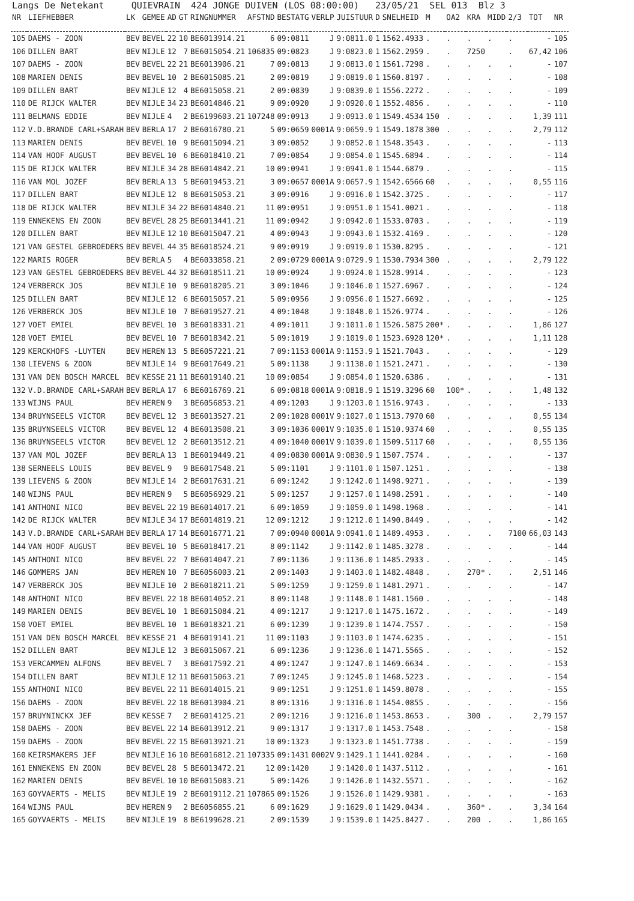Langs De Netekant QUIEVRAIN 424 JONGE DUIVEN (LOS 08:00:00) 23/05/21 SEL 013 Blz 3
| NR | LIEFHEBBER | LK | GEMEE | AD | GT | RINGNUMMER | AFSTND | BESTATG | VERLP | JUISTUUR | D | SNELHEID | M | OA2 | KRA | MIDD | 2/3 | TOT | NR |
| --- | --- | --- | --- | --- | --- | --- | --- | --- | --- | --- | --- | --- | --- | --- | --- | --- | --- | --- | --- |
| 105 | DAEMS - ZOON | BEV | BEVEL | 22 | 10 | BE6013914.21 | 6 | 09:0811 | J | 9:0811.0 | 1 | 1562.4933 | . | . | . | . | . | - | 105 |
| 106 | DILLEN BART | BEV | NIJLE | 12 | 7 | BE6015054.21 | 106835 | 09:0823 | J | 9:0823.0 | 1 | 1562.2959 | . | . | 7250 | | . | 67,42 | 106 |
| 107 | DAEMS - ZOON | BEV | BEVEL | 22 | 21 | BE6013906.21 | 7 | 09:0813 | J | 9:0813.0 | 1 | 1561.7298 | . | . | . | . | . | - | 107 |
| 108 | MARIEN DENIS | BEV | BEVEL | 10 | 2 | BE6015085.21 | 2 | 09:0819 | J | 9:0819.0 | 1 | 1560.8197 | . | . | . | . | . | - | 108 |
| 109 | DILLEN BART | BEV | NIJLE | 12 | 4 | BE6015058.21 | 2 | 09:0839 | J | 9:0839.0 | 1 | 1556.2272 | . | . | . | . | . | - | 109 |
| 110 | DE RIJCK WALTER | BEV | NIJLE | 34 | 23 | BE6014846.21 | 9 | 09:0920 | J | 9:0920.0 | 1 | 1552.4856 | . | . | . | . | . | - | 110 |
| 111 | BELMANS EDDIE | BEV | NIJLE | 4 | 2 | BE6199603.21 | 107248 | 09:0913 | J | 9:0913.0 | 1 | 1549.4534 | 150 | . | . | . | . | 1,39 | 111 |
| 112 | V.D.BRANDE CARL+SARAH | BEV | BERLA | 17 | 2 | BE6016780.21 | 5 | 09:0659 | 0001A | 9:0659.9 | 1 | 1549.1878 | 300 | . | . | . | . | 2,79 | 112 |
| 113 | MARIEN DENIS | BEV | BEVEL | 10 | 9 | BE6015094.21 | 3 | 09:0852 | J | 9:0852.0 | 1 | 1548.3543 | . | . | . | . | . | - | 113 |
| 114 | VAN HOOF AUGUST | BEV | BEVEL | 10 | 6 | BE6018410.21 | 7 | 09:0854 | J | 9:0854.0 | 1 | 1545.6894 | . | . | . | . | . | - | 114 |
| 115 | DE RIJCK WALTER | BEV | NIJLE | 34 | 28 | BE6014842.21 | 10 | 09:0941 | J | 9:0941.0 | 1 | 1544.6879 | . | . | . | . | . | - | 115 |
| 116 | VAN MOL JOZEF | BEV | BERLA | 13 | 5 | BE6019453.21 | 3 | 09:0657 | 0001A | 9:0657.9 | 1 | 1542.6566 | 60 | . | . | . | . | 0,55 | 116 |
| 117 | DILLEN BART | BEV | NIJLE | 12 | 8 | BE6015053.21 | 3 | 09:0916 | J | 9:0916.0 | 1 | 1542.3725 | . | . | . | . | . | - | 117 |
| 118 | DE RIJCK WALTER | BEV | NIJLE | 34 | 22 | BE6014840.21 | 11 | 09:0951 | J | 9:0951.0 | 1 | 1541.0021 | . | . | . | . | . | - | 118 |
| 119 | ENNEKENS EN ZOON | BEV | BEVEL | 28 | 25 | BE6013441.21 | 11 | 09:0942 | J | 9:0942.0 | 1 | 1533.0703 | . | . | . | . | . | - | 119 |
| 120 | DILLEN BART | BEV | NIJLE | 12 | 10 | BE6015047.21 | 4 | 09:0943 | J | 9:0943.0 | 1 | 1532.4169 | . | . | . | . | . | - | 120 |
| 121 | VAN GESTEL GEBROEDERS | BEV | BEVEL | 44 | 35 | BE6018524.21 | 9 | 09:0919 | J | 9:0919.0 | 1 | 1530.8295 | . | . | . | . | . | - | 121 |
| 122 | MARIS ROGER | BEV | BERLA | 5 | 4 | BE6033858.21 | 2 | 09:0729 | 0001A | 9:0729.9 | 1 | 1530.7934 | 300 | . | . | . | . | 2,79 | 122 |
| 123 | VAN GESTEL GEBROEDERS | BEV | BEVEL | 44 | 32 | BE6018511.21 | 10 | 09:0924 | J | 9:0924.0 | 1 | 1528.9914 | . | . | . | . | . | - | 123 |
| 124 | VERBERCK JOS | BEV | NIJLE | 10 | 9 | BE6018205.21 | 3 | 09:1046 | J | 9:1046.0 | 1 | 1527.6967 | . | . | . | . | . | - | 124 |
| 125 | DILLEN BART | BEV | NIJLE | 12 | 6 | BE6015057.21 | 5 | 09:0956 | J | 9:0956.0 | 1 | 1527.6692 | . | . | . | . | . | - | 125 |
| 126 | VERBERCK JOS | BEV | NIJLE | 10 | 7 | BE6019527.21 | 4 | 09:1048 | J | 9:1048.0 | 1 | 1526.9774 | . | . | . | . | . | - | 126 |
| 127 | VOET EMIEL | BEV | BEVEL | 10 | 3 | BE6018331.21 | 4 | 09:1011 | J | 9:1011.0 | 1 | 1526.5875 | 200* | . | . | . | . | 1,86 | 127 |
| 128 | VOET EMIEL | BEV | BEVEL | 10 | 7 | BE6018342.21 | 5 | 09:1019 | J | 9:1019.0 | 1 | 1523.6928 | 120* | . | . | . | . | 1,11 | 128 |
| 129 | KERCKHOFS -LUYTEN | BEV | HEREN | 13 | 5 | BE6057221.21 | 7 | 09:1153 | 0001A | 9:1153.9 | 1 | 1521.7043 | . | . | . | . | . | - | 129 |
| 130 | LIEVENS & ZOON | BEV | NIJLE | 14 | 9 | BE6017649.21 | 5 | 09:1138 | J | 9:1138.0 | 1 | 1521.2471 | . | . | . | . | . | - | 130 |
| 131 | VAN DEN BOSCH MARCEL | BEV | KESSE | 21 | 11 | BE6019140.21 | 10 | 09:0854 | J | 9:0854.0 | 1 | 1520.6386 | . | . | . | . | . | - | 131 |
| 132 | V.D.BRANDE CARL+SARAH | BEV | BERLA | 17 | 6 | BE6016769.21 | 6 | 09:0818 | 0001A | 9:0818.9 | 1 | 1519.3296 | 60 | 100* | . | . | . | 1,48 | 132 |
| 133 | WIJNS PAUL | BEV | HEREN | 9 | 3 | BE6056853.21 | 4 | 09:1203 | J | 9:1203.0 | 1 | 1516.9743 | . | . | . | . | . | - | 133 |
| 134 | BRUYNSEELS VICTOR | BEV | BEVEL | 12 | 3 | BE6013527.21 | 2 | 09:1028 | 0001V | 9:1027.0 | 1 | 1513.7970 | 60 | . | . | . | . | 0,55 | 134 |
| 135 | BRUYNSEELS VICTOR | BEV | BEVEL | 12 | 4 | BE6013508.21 | 3 | 09:1036 | 0001V | 9:1035.0 | 1 | 1510.9374 | 60 | . | . | . | . | 0,55 | 135 |
| 136 | BRUYNSEELS VICTOR | BEV | BEVEL | 12 | 2 | BE6013512.21 | 4 | 09:1040 | 0001V | 9:1039.0 | 1 | 1509.5117 | 60 | . | . | . | . | 0,55 | 136 |
| 137 | VAN MOL JOZEF | BEV | BERLA | 13 | 1 | BE6019449.21 | 4 | 09:0830 | 0001A | 9:0830.9 | 1 | 1507.7574 | . | . | . | . | . | - | 137 |
| 138 | SERNEELS LOUIS | BEV | BEVEL | 9 | 9 | BE6017548.21 | 5 | 09:1101 | J | 9:1101.0 | 1 | 1507.1251 | . | . | . | . | . | - | 138 |
| 139 | LIEVENS & ZOON | BEV | NIJLE | 14 | 2 | BE6017631.21 | 6 | 09:1242 | J | 9:1242.0 | 1 | 1498.9271 | . | . | . | . | . | - | 139 |
| 140 | WIJNS PAUL | BEV | HEREN | 9 | 5 | BE6056929.21 | 5 | 09:1257 | J | 9:1257.0 | 1 | 1498.2591 | . | . | . | . | . | - | 140 |
| 141 | ANTHONI NICO | BEV | BEVEL | 22 | 19 | BE6014017.21 | 6 | 09:1059 | J | 9:1059.0 | 1 | 1498.1968 | . | . | . | . | . | - | 141 |
| 142 | DE RIJCK WALTER | BEV | NIJLE | 34 | 17 | BE6014819.21 | 12 | 09:1212 | J | 9:1212.0 | 1 | 1490.8449 | . | . | . | . | . | - | 142 |
| 143 | V.D.BRANDE CARL+SARAH | BEV | BERLA | 17 | 14 | BE6016771.21 | 7 | 09:0940 | 0001A | 9:0941.0 | 1 | 1489.4953 | . | . | . | . | 7100 | 66,03 | 143 |
| 144 | VAN HOOF AUGUST | BEV | BEVEL | 10 | 5 | BE6018417.21 | 8 | 09:1142 | J | 9:1142.0 | 1 | 1485.3278 | . | . | . | . | . | - | 144 |
| 145 | ANTHONI NICO | BEV | BEVEL | 22 | 7 | BE6014047.21 | 7 | 09:1136 | J | 9:1136.0 | 1 | 1485.2933 | . | . | . | . | . | - | 145 |
| 146 | GOMMERS JAN | BEV | HEREN | 10 | 7 | BE6056003.21 | 2 | 09:1403 | J | 9:1403.0 | 1 | 1482.4848 | . | . | 270* | . | . | 2,51 | 146 |
| 147 | VERBERCK JOS | BEV | NIJLE | 10 | 2 | BE6018211.21 | 5 | 09:1259 | J | 9:1259.0 | 1 | 1481.2971 | . | . | . | . | . | - | 147 |
| 148 | ANTHONI NICO | BEV | BEVEL | 22 | 18 | BE6014052.21 | 8 | 09:1148 | J | 9:1148.0 | 1 | 1481.1560 | . | . | . | . | . | - | 148 |
| 149 | MARIEN DENIS | BEV | BEVEL | 10 | 1 | BE6015084.21 | 4 | 09:1217 | J | 9:1217.0 | 1 | 1475.1672 | . | . | . | . | . | - | 149 |
| 150 | VOET EMIEL | BEV | BEVEL | 10 | 1 | BE6018321.21 | 6 | 09:1239 | J | 9:1239.0 | 1 | 1474.7557 | . | . | . | . | . | - | 150 |
| 151 | VAN DEN BOSCH MARCEL | BEV | KESSE | 21 | 4 | BE6019141.21 | 11 | 09:1103 | J | 9:1103.0 | 1 | 1474.6235 | . | . | . | . | . | - | 151 |
| 152 | DILLEN BART | BEV | NIJLE | 12 | 3 | BE6015067.21 | 6 | 09:1236 | J | 9:1236.0 | 1 | 1471.5565 | . | . | . | . | . | - | 152 |
| 153 | VERCAMMEN ALFONS | BEV | BEVEL | 7 | 3 | BE6017592.21 | 4 | 09:1247 | J | 9:1247.0 | 1 | 1469.6634 | . | . | . | . | . | - | 153 |
| 154 | DILLEN BART | BEV | NIJLE | 12 | 11 | BE6015063.21 | 7 | 09:1245 | J | 9:1245.0 | 1 | 1468.5223 | . | . | . | . | . | - | 154 |
| 155 | ANTHONI NICO | BEV | BEVEL | 22 | 11 | BE6014015.21 | 9 | 09:1251 | J | 9:1251.0 | 1 | 1459.8078 | . | . | . | . | . | - | 155 |
| 156 | DAEMS - ZOON | BEV | BEVEL | 22 | 18 | BE6013904.21 | 8 | 09:1316 | J | 9:1316.0 | 1 | 1454.0855 | . | . | . | . | . | - | 156 |
| 157 | BRUYNINCKX JEF | BEV | KESSE | 7 | 2 | BE6014125.21 | 2 | 09:1216 | J | 9:1216.0 | 1 | 1453.8653 | . | . | 300 | . | . | 2,79 | 157 |
| 158 | DAEMS - ZOON | BEV | BEVEL | 22 | 14 | BE6013912.21 | 9 | 09:1317 | J | 9:1317.0 | 1 | 1453.7548 | . | . | . | . | . | - | 158 |
| 159 | DAEMS - ZOON | BEV | BEVEL | 22 | 15 | BE6013921.21 | 10 | 09:1323 | J | 9:1323.0 | 1 | 1451.7738 | . | . | . | . | . | - | 159 |
| 160 | KEIRSMAKERS JEF | BEV | NIJLE | 16 | 10 | BE6016812.21 | 107335 | 09:1431 | 0002V | 9:1429.1 | 1 | 1441.0284 | . | . | . | . | . | - | 160 |
| 161 | ENNEKENS EN ZOON | BEV | BEVEL | 28 | 5 | BE6013472.21 | 12 | 09:1420 | J | 9:1420.0 | 1 | 1437.5112 | . | . | . | . | . | - | 161 |
| 162 | MARIEN DENIS | BEV | BEVEL | 10 | 10 | BE6015083.21 | 5 | 09:1426 | J | 9:1426.0 | 1 | 1432.5571 | . | . | . | . | . | - | 162 |
| 163 | GOYVAERTS - MELIS | BEV | NIJLE | 19 | 2 | BE6019112.21 | 107865 | 09:1526 | J | 9:1526.0 | 1 | 1429.9381 | . | . | . | . | . | - | 163 |
| 164 | WIJNS PAUL | BEV | HEREN | 9 | 2 | BE6056855.21 | 6 | 09:1629 | J | 9:1629.0 | 1 | 1429.0434 | . | . | 360* | . | . | 3,34 | 164 |
| 165 | GOYVAERTS - MELIS | BEV | NIJLE | 19 | 8 | BE6199628.21 | 2 | 09:1539 | J | 9:1539.0 | 1 | 1425.8427 | . | . | 200 | . | . | 1,86 | 165 |